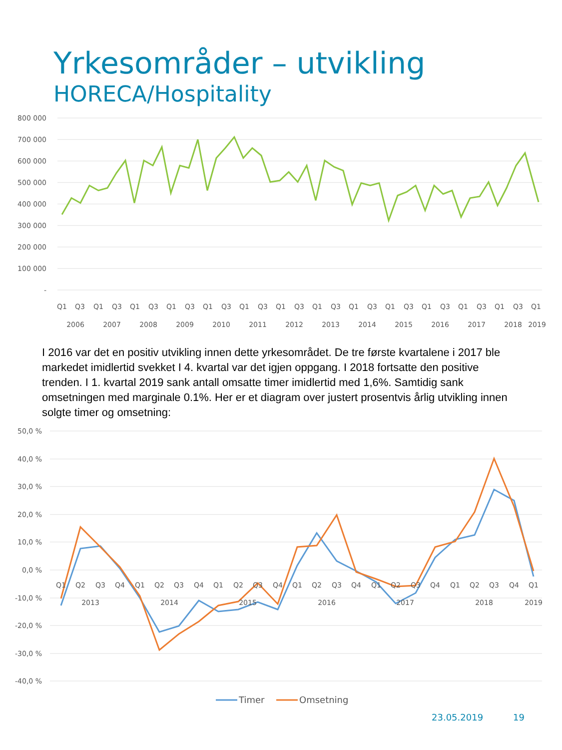Yrkesområder – utvikling
HORECA/Hospitality
800 000
700 000
600 000
500 000
400 000
300 000
200 000
100 000
-
Q1
Q3
Q1
Q3
Q1
Q3
Q1
Q3
Q1
Q3
Q1
Q3
Q1
Q3
Q1
Q3
Q1
Q3
Q1
Q3
Q1
Q3
Q1
Q3
Q1
Q3
Q1
2006
2007
2008
2009
2010
2011
2012
2013
2014
2015
2016
2017
2018
2019
I 2016 var det en positiv utvikling innen dette yrkesområdet. De tre første kvartalene i 2017 ble markedet imidlertid svekket I 4. kvartal var det igjen oppgang. I 2018 fortsatte den positive trenden. I 1. kvartal 2019 sank antall omsatte timer imidlertid med 1,6%. Samtidig sank omsetningen med marginale 0.1%. Her er et diagram over justert prosentvis årlig utvikling innen solgte timer og omsetning:
50,0 %
40,0 %
30,0 %
20,0 %
10,0 %
0,0 %
-10,0 %
-20,0 %
-30,0 %
-40,0 %
Q1
Q2
Q3
Q4
Q1
Q2
Q3
Q4
Q1
Q2
Q3
Q4
Q1
Q2
Q3
Q4
Q1
Q2
Q3
Q4
Q1
Q2
Q3
Q4
Q1
2013
2014
2015
2016
2017
2018
2019
Timer
Omsetning
23.05.2019 19